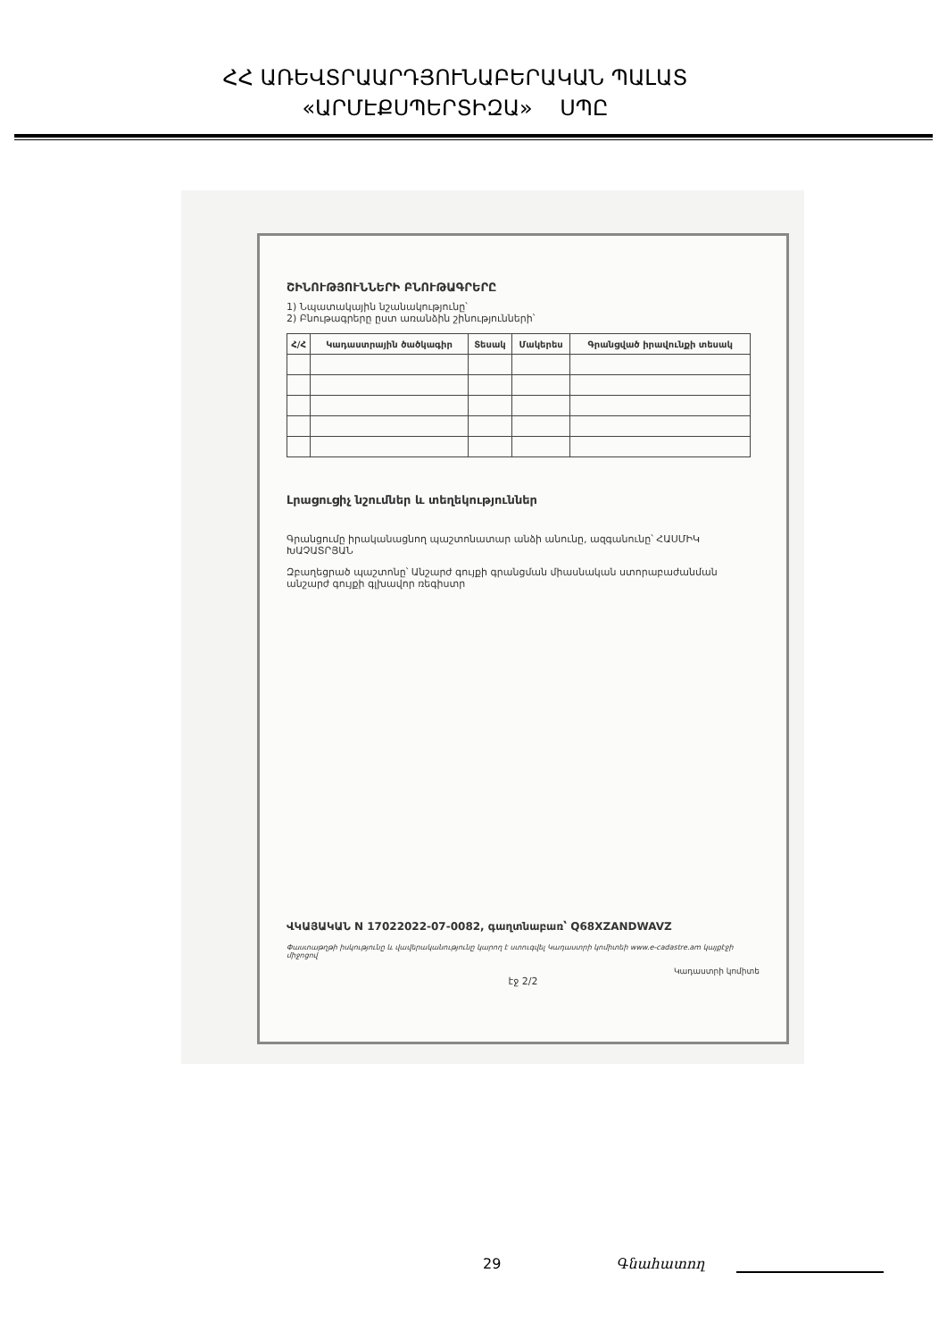ՀՀ ԱՌԵՎՏՐԱԱՐԴՅՈՒՆԱԲԵՐԱԿԱՆ ՊԱԼԱՏ
«ԱՐՄԷՔՍՊԵՐՏԻԶԱ» ՍՊԸ
ՇԻՆՈՒԹՅՈՒՆՆԵՐԻ ԲՆՈՒԹԱԳՐԵՐԸ
1) Նպատակային նշանակությունը՝
2) Բնութագրերը ըստ առանձին շինությունների՝
| Հ/Հ | Կադաստրային ծածկագիր | Տեսակ | Մակերես | Գրանցված իրավունքի տեսակ |
| --- | --- | --- | --- | --- |
Լրացուցիչ նշումներ և տեղեկություններ
Գրանցումը իրականացնող պաշտոնատար անձի անունը, ազգանունը՝ ՀԱՍՄԻԿ ԽԱՉԱՏՐՅԱՆ
Զբաղեցրած պաշտոնը՝ Անշարժ գույքի գրանցման միասնական ստորաբաժանման անշարժ գույքի գլխավոր ռեգիստր
ՎԿԱՅԱԿԱՆ N 17022022-07-0082, գաղտնաբառ՝ Q68XZANDWAVZ
Փաստաթղթի իսկությունը և վավերականությունը կարող է ստուգվել Կադաստրի կոմիտեի www.e-cadastre.am կայքէջի միջոցով
Կադաստրի կոմիտե
էջ 2/2
29 Գնահատող